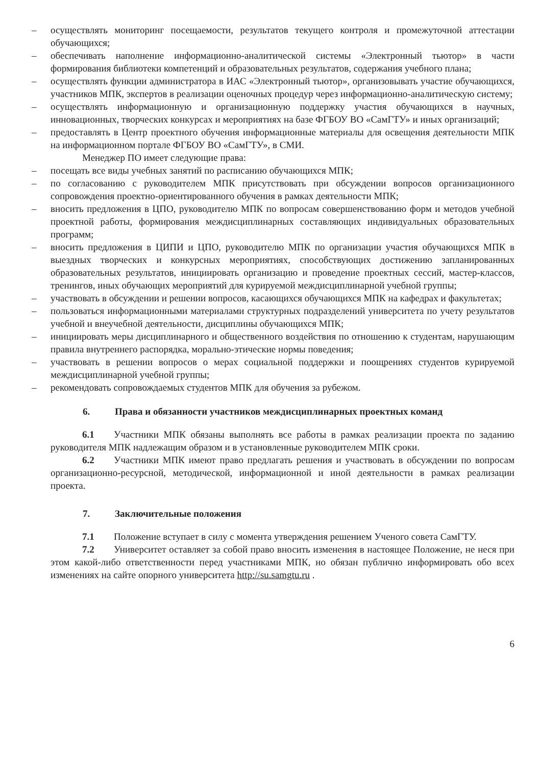– осуществлять мониторинг посещаемости, результатов текущего контроля и промежуточной аттестации обучающихся;
– обеспечивать наполнение информационно-аналитической системы «Электронный тьютор» в части формирования библиотеки компетенций и образовательных результатов, содержания учебного плана;
– осуществлять функции администратора в ИАС «Электронный тьютор», организовывать участие обучающихся, участников МПК, экспертов в реализации оценочных процедур через информационно-аналитическую систему;
– осуществлять информационную и организационную поддержку участия обучающихся в научных, инновационных, творческих конкурсах и мероприятиях на базе ФГБОУ ВО «СамГТУ» и иных организаций;
– предоставлять в Центр проектного обучения информационные материалы для освещения деятельности МПК на информационном портале ФГБОУ ВО «СамГТУ», в СМИ.
Менеджер ПО имеет следующие права:
– посещать все виды учебных занятий по расписанию обучающихся МПК;
– по согласованию с руководителем МПК присутствовать при обсуждении вопросов организационного сопровождения проектно-ориентированного обучения в рамках деятельности МПК;
– вносить предложения в ЦПО, руководителю МПК по вопросам совершенствованию форм и методов учебной проектной работы, формирования междисциплинарных составляющих индивидуальных образовательных программ;
– вносить предложения в ЦИПИ и ЦПО, руководителю МПК по организации участия обучающихся МПК в выездных творческих и конкурсных мероприятиях, способствующих достижению запланированных образовательных результатов, инициировать организацию и проведение проектных сессий, мастер-классов, тренингов, иных обучающих мероприятий для курируемой междисциплинарной учебной группы;
– участвовать в обсуждении и решении вопросов, касающихся обучающихся МПК на кафедрах и факультетах;
– пользоваться информационными материалами структурных подразделений университета по учету результатов учебной и внеучебной деятельности, дисциплины обучающихся МПК;
– инициировать меры дисциплинарного и общественного воздействия по отношению к студентам, нарушающим правила внутреннего распорядка, морально-этические нормы поведения;
– участвовать в решении вопросов о мерах социальной поддержки и поощрениях студентов курируемой междисциплинарной учебной группы;
– рекомендовать сопровождаемых студентов МПК для обучения за рубежом.
6. Права и обязанности участников междисциплинарных проектных команд
6.1 Участники МПК обязаны выполнять все работы в рамках реализации проекта по заданию руководителя МПК надлежащим образом и в установленные руководителем МПК сроки.
6.2 Участники МПК имеют право предлагать решения и участвовать в обсуждении по вопросам организационно-ресурсной, методической, информационной и иной деятельности в рамках реализации проекта.
7. Заключительные положения
7.1 Положение вступает в силу с момента утверждения решением Ученого совета СамГТУ.
7.2 Университет оставляет за собой право вносить изменения в настоящее Положение, не неся при этом какой-либо ответственности перед участниками МПК, но обязан публично информировать обо всех изменениях на сайте опорного университета http://su.samgtu.ru .
6